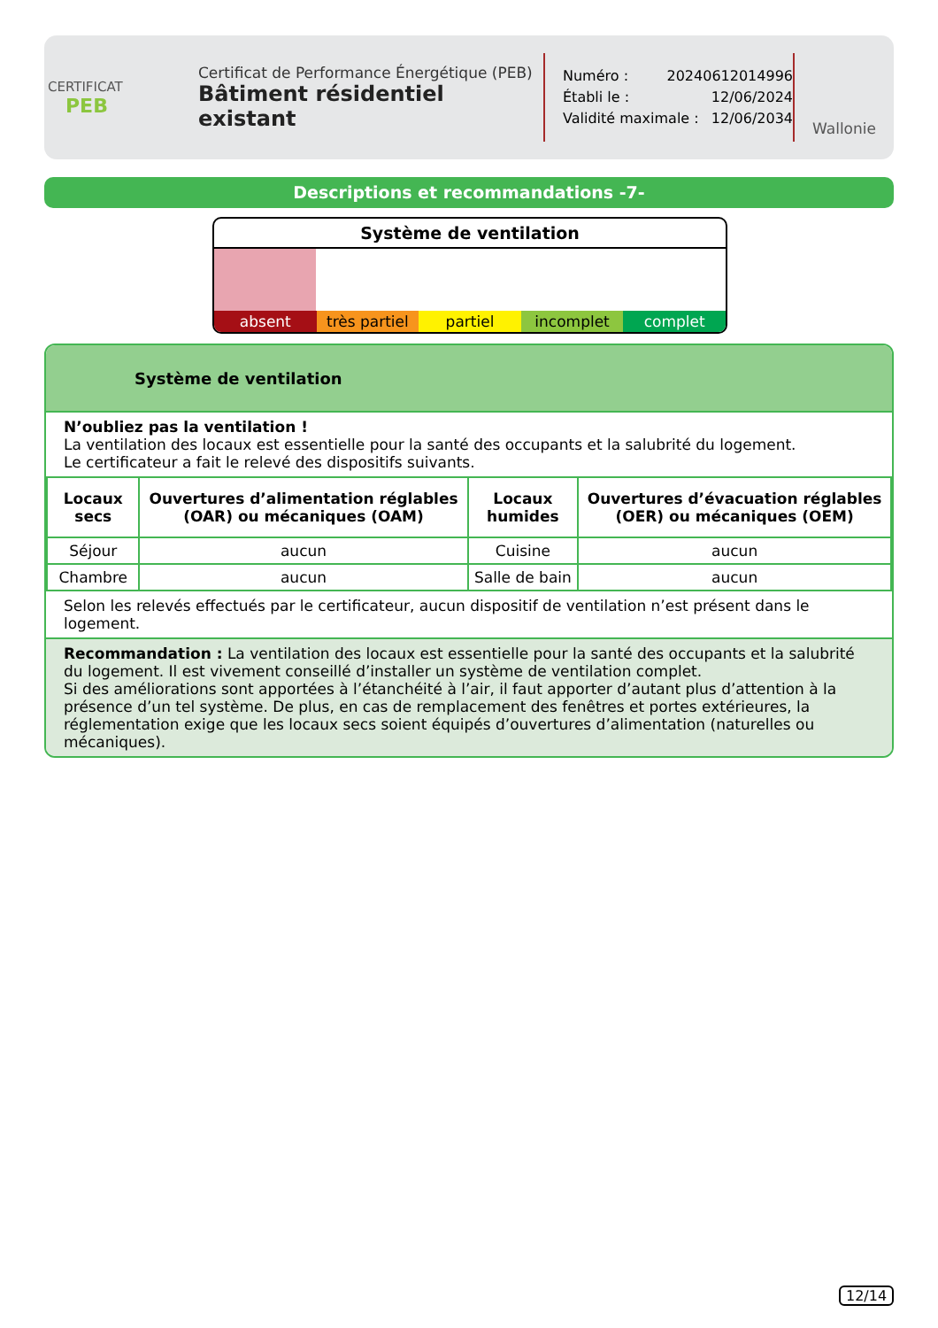CERTIFICAT
PEB
Certificat de Performance Énergétique (PEB)
Bâtiment résidentiel existant
Numéro : 20240612014996
Établi le : 12/06/2024
Validité maximale : 12/06/2034
Wallonie
Descriptions et recommandations -7-
Système de ventilation
absent très partiel partiel incomplet complet
Système de ventilation
N’oubliez pas la ventilation !
La ventilation des locaux est essentielle pour la santé des occupants et la salubrité du logement.
Le certificateur a fait le relevé des dispositifs suivants.
| Locaux secs | Ouvertures d’alimentation réglables (OAR) ou mécaniques (OAM) | Locaux humides | Ouvertures d’évacuation réglables (OER) ou mécaniques (OEM) |
| --- | --- | --- | --- |
| Séjour | aucun | Cuisine | aucun |
| Chambre | aucun | Salle de bain | aucun |
Selon les relevés effectués par le certificateur, aucun dispositif de ventilation n’est présent dans le logement.
Recommandation : La ventilation des locaux est essentielle pour la santé des occupants et la salubrité du logement. Il est vivement conseillé d’installer un système de ventilation complet.
Si des améliorations sont apportées à l’étanchéité à l’air, il faut apporter d’autant plus d’attention à la présence d’un tel système. De plus, en cas de remplacement des fenêtres et portes extérieures, la réglementation exige que les locaux secs soient équipés d’ouvertures d’alimentation (naturelles ou mécaniques).
12/14